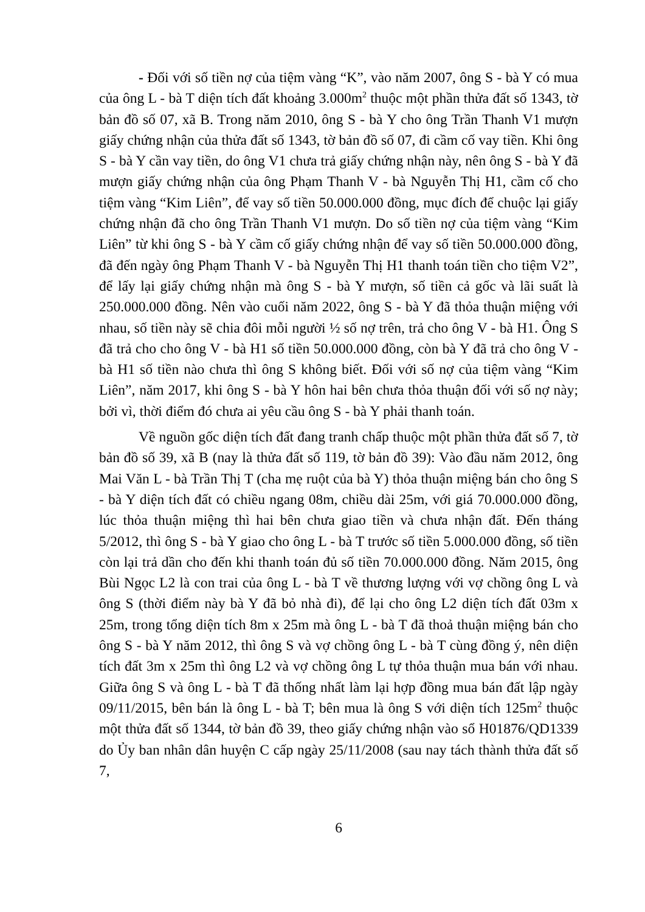- Đối với số tiền nợ của tiệm vàng “K”, vào năm 2007, ông S - bà Y có mua của ông L - bà T diện tích đất khoảng 3.000m<sup>2</sup> thuộc một phần thửa đất số 1343, tờ bản đồ số 07, xã B. Trong năm 2010, ông S - bà Y cho ông Trần Thanh V1 mượn giấy chứng nhận của thửa đất số 1343, tờ bản đồ số 07, đi cầm cố vay tiền. Khi ông S - bà Y cần vay tiền, do ông V1 chưa trả giấy chứng nhận này, nên ông S - bà Y đã mượn giấy chứng nhận của ông Phạm Thanh V - bà Nguyễn Thị H1, cầm cố cho tiệm vàng “Kim Liên”, để vay số tiền 50.000.000 đồng, mục đích để chuộc lại giấy chứng nhận đã cho ông Trần Thanh V1 mượn. Do số tiền nợ của tiệm vàng “Kim Liên” từ khi ông S - bà Y cầm cố giấy chứng nhận để vay số tiền 50.000.000 đồng, đã đến ngày ông Phạm Thanh V - bà Nguyễn Thị H1 thanh toán tiền cho tiệm V2”, để lấy lại giấy chứng nhận mà ông S - bà Y mượn, số tiền cả gốc và lãi suất là 250.000.000 đồng. Nên vào cuối năm 2022, ông S - bà Y đã thỏa thuận miệng với nhau, số tiền này sẽ chia đôi mỗi người ½ số nợ trên, trả cho ông V - bà H1. Ông S đã trả cho cho ông V - bà H1 số tiền 50.000.000 đồng, còn bà Y đã trả cho ông V - bà H1 số tiền nào chưa thì ông S không biết. Đối với số nợ của tiệm vàng “Kim Liên”, năm 2017, khi ông S - bà Y hôn hai bên chưa thỏa thuận đối với số nợ này; bởi vì, thời điểm đó chưa ai yêu cầu ông S - bà Y phải thanh toán.
Về nguồn gốc diện tích đất đang tranh chấp thuộc một phần thửa đất số 7, tờ bản đồ số 39, xã B (nay là thửa đất số 119, tờ bản đồ 39): Vào đầu năm 2012, ông Mai Văn L - bà Trần Thị T (cha mẹ ruột của bà Y) thỏa thuận miệng bán cho ông S - bà Y diện tích đất có chiều ngang 08m, chiều dài 25m, với giá 70.000.000 đồng, lúc thỏa thuận miệng thì hai bên chưa giao tiền và chưa nhận đất. Đến tháng 5/2012, thì ông S - bà Y giao cho ông L - bà T trước số tiền 5.000.000 đồng, số tiền còn lại trả dần cho đến khi thanh toán đủ số tiền 70.000.000 đồng. Năm 2015, ông Bùi Ngọc L2 là con trai của ông L - bà T về thương lượng với vợ chồng ông L và ông S (thời điểm này bà Y đã bỏ nhà đi), để lại cho ông L2 diện tích đất 03m x 25m, trong tổng diện tích 8m x 25m mà ông L - bà T đã thoả thuận miệng bán cho ông S - bà Y năm 2012, thì ông S và vợ chồng ông L - bà T cùng đồng ý, nên diện tích đất 3m x 25m thì ông L2 và vợ chồng ông L tự thỏa thuận mua bán với nhau. Giữa ông S và ông L - bà T đã thống nhất làm lại hợp đồng mua bán đất lập ngày 09/11/2015, bên bán là ông L - bà T; bên mua là ông S với diện tích 125m<sup>2</sup> thuộc một thửa đất số 1344, tờ bản đồ 39, theo giấy chứng nhận vào sổ H01876/QD1339 do Ủy ban nhân dân huyện C cấp ngày 25/11/2008 (sau nay tách thành thửa đất số 7,
6